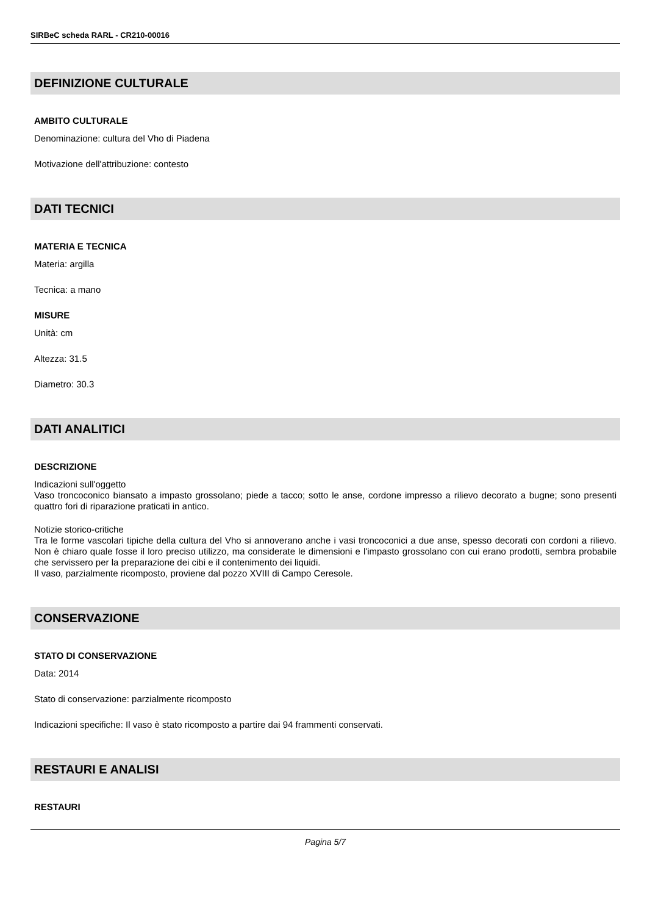SIRBeC scheda RARL - CR210-00016
DEFINIZIONE CULTURALE
AMBITO CULTURALE
Denominazione: cultura del Vho di Piadena
Motivazione dell'attribuzione: contesto
DATI TECNICI
MATERIA E TECNICA
Materia: argilla
Tecnica: a mano
MISURE
Unità: cm
Altezza: 31.5
Diametro: 30.3
DATI ANALITICI
DESCRIZIONE
Indicazioni sull'oggetto
Vaso troncoconico biansato a impasto grossolano; piede a tacco; sotto le anse, cordone impresso a rilievo decorato a bugne; sono presenti quattro fori di riparazione praticati in antico.
Notizie storico-critiche
Tra le forme vascolari tipiche della cultura del Vho si annoverano anche i vasi troncoconici a due anse, spesso decorati con cordoni a rilievo. Non è chiaro quale fosse il loro preciso utilizzo, ma considerate le dimensioni e l'impasto grossolano con cui erano prodotti, sembra probabile che servissero per la preparazione dei cibi e il contenimento dei liquidi.
Il vaso, parzialmente ricomposto, proviene dal pozzo XVIII di Campo Ceresole.
CONSERVAZIONE
STATO DI CONSERVAZIONE
Data: 2014
Stato di conservazione: parzialmente ricomposto
Indicazioni specifiche: Il vaso è stato ricomposto a partire dai 94 frammenti conservati.
RESTAURI E ANALISI
RESTAURI
Pagina 5/7